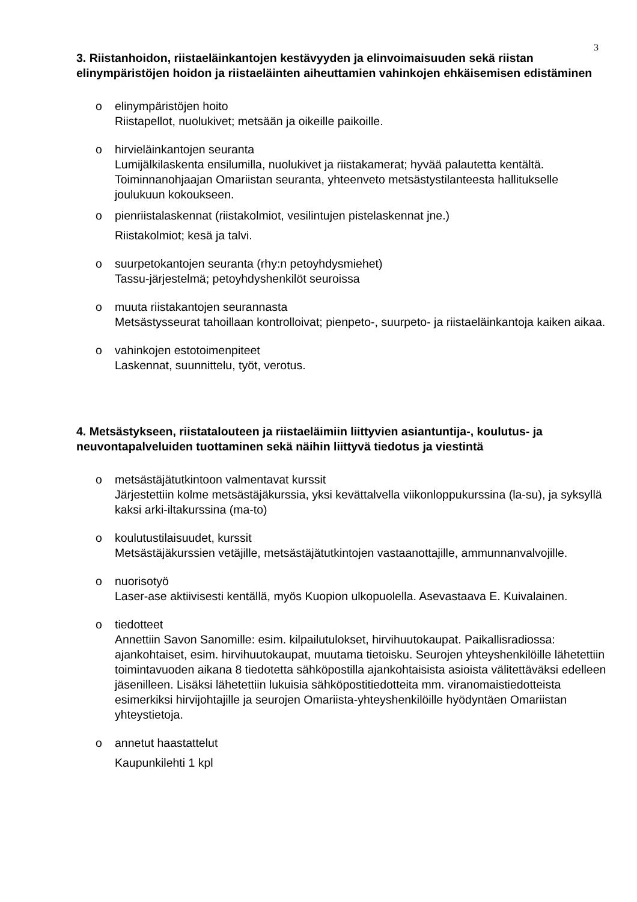3
3. Riistanhoidon, riistaeläinkantojen kestävyyden ja elinvoimaisuuden sekä riistan elinympäristöjen hoidon ja riistaeläinten aiheuttamien vahinkojen ehkäisemisen edistäminen
o elinympäristöjen hoito
Riistapellot, nuolukivet; metsään ja oikeille paikoille.
o hirvieläinkantojen seuranta
Lumijälkilaskenta ensilumilla, nuolukivet ja riistakamerat; hyvää palautetta kentältä. Toiminnanohjaajan Omariistan seuranta, yhteenveto metsästystilanteesta hallitukselle joulukuun kokoukseen.
o pienriistalaskennat (riistakolmiot, vesilintujen pistelaskennat jne.)
Riistakolmiot; kesä ja talvi.
o suurpetokantojen seuranta (rhy:n petoyhdysmiehet)
Tassu-järjestelmä; petoyhdyshenkilöt seuroissa
o muuta riistakantojen seurannasta
Metsästysseurat tahoillaan kontrolloivat; pienpeto-, suurpeto- ja riistaeläinkantoja kaiken aikaa.
o vahinkojen estotoimenpiteet
Laskennat, suunnittelu, työt, verotus.
4. Metsästykseen, riistatalouteen ja riistaeläimiin liittyvien asiantuntija-, koulutus- ja neuvontapalveluiden tuottaminen sekä näihin liittyvä tiedotus ja viestintä
o metsästäjätutkintoon valmentavat kurssit
Järjestettiin kolme metsästäjäkurssia, yksi kevättalvella viikonloppukurssina (la-su), ja syksyllä kaksi arki-iltakurssina (ma-to)
o koulutustilaisuudet, kurssit
Metsästäjäkurssien vetäjille, metsästäjätutkintojen vastaanottajille, ammunnanvalvojille.
o nuorisotyö
Laser-ase aktiivisesti kentällä, myös Kuopion ulkopuolella. Asevastaava E. Kuivalainen.
o tiedotteet
Annettiin Savon Sanomille: esim. kilpailutulokset, hirvihuutokaupat. Paikallisradiossa: ajankohtaiset, esim. hirvihuutokaupat, muutama tietoisku. Seurojen yhteyshenkilöille lähetettiin toimintavuoden aikana 8 tiedotetta sähköpostilla ajankohtaisista asioista välitettäväksi edelleen jäsenilleen. Lisäksi lähetettiin lukuisia sähköpostitiedotteita mm. viranomaistiedotteista esimerkiksi hirvijohtajille ja seurojen Omariista-yhteyshenkilöille hyödyntäen Omariistan yhteystietoja.
o annetut haastattelut
Kaupunkilehti 1 kpl